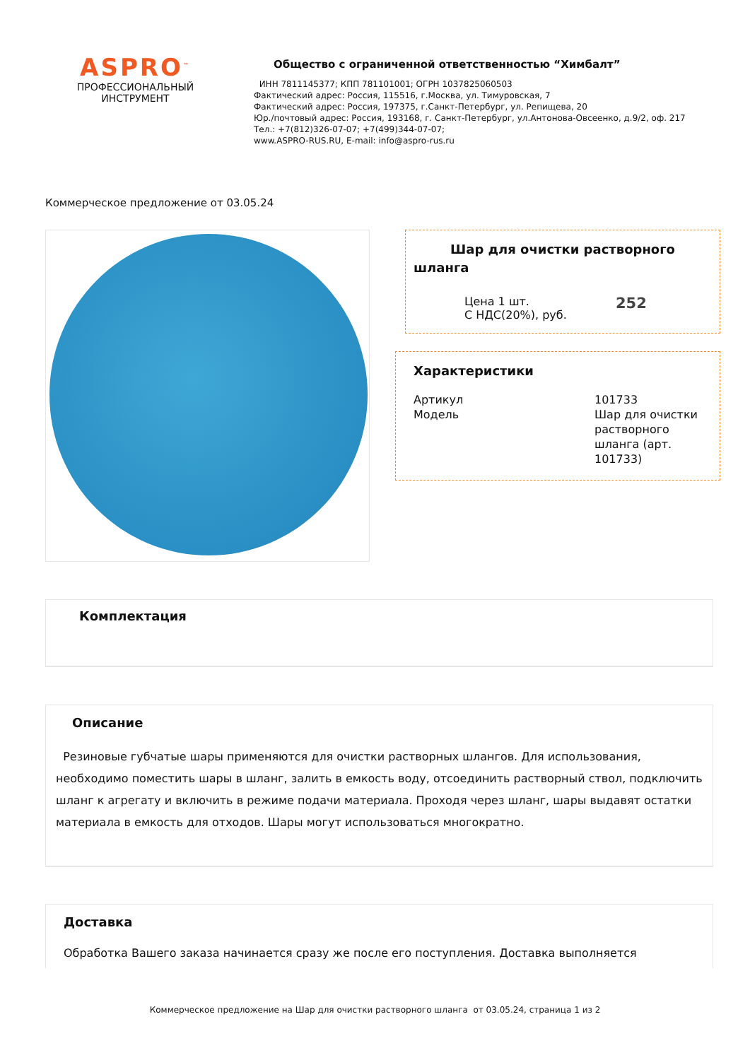ASPRO<sup>™</sup>
ПРОФЕССИОНАЛЬНЫЙ
ИНСТРУМЕНТ
Общество с ограниченной ответственностью “Химбалт”
ИНН 7811145377; КПП 781101001; ОГРН 1037825060503
Фактический адрес: Россия, 115516, г.Москва, ул. Тимуровская, 7
Фактический адрес: Россия, 197375, г.Санкт-Петербург, ул. Репищева, 20
Юр./почтовый адрес: Россия, 193168, г. Санкт-Петербург, ул.Антонова-Овсеенко, д.9/2, оф. 217
Тел.: +7(812)326-07-07; +7(499)344-07-07;
www.ASPRO-RUS.RU, E-mail: info@aspro-rus.ru
Коммерческое предложение от 03.05.24
Шар для очистки растворного шланга
| Цена 1 шт. С НДС(20%), руб. | 252 |
Характеристики
| Артикул | 101733 |
| Модель | Шар для очистки растворного шланга (арт. 101733) |
Комплектация
Описание
Резиновые губчатые шары применяются для очистки растворных шлангов. Для использования, необходимо поместить шары в шланг, залить в емкость воду, отсоединить растворный ствол, подключить шланг к агрегату и включить в режиме подачи материала. Проходя через шланг, шары выдавят остатки материала в емкость для отходов. Шары могут использоваться многократно.
Доставка
Обработка Вашего заказа начинается сразу же после его поступления. Доставка выполняется
Коммерческое предложение на Шар для очистки растворного шланга от 03.05.24, страница 1 из 2